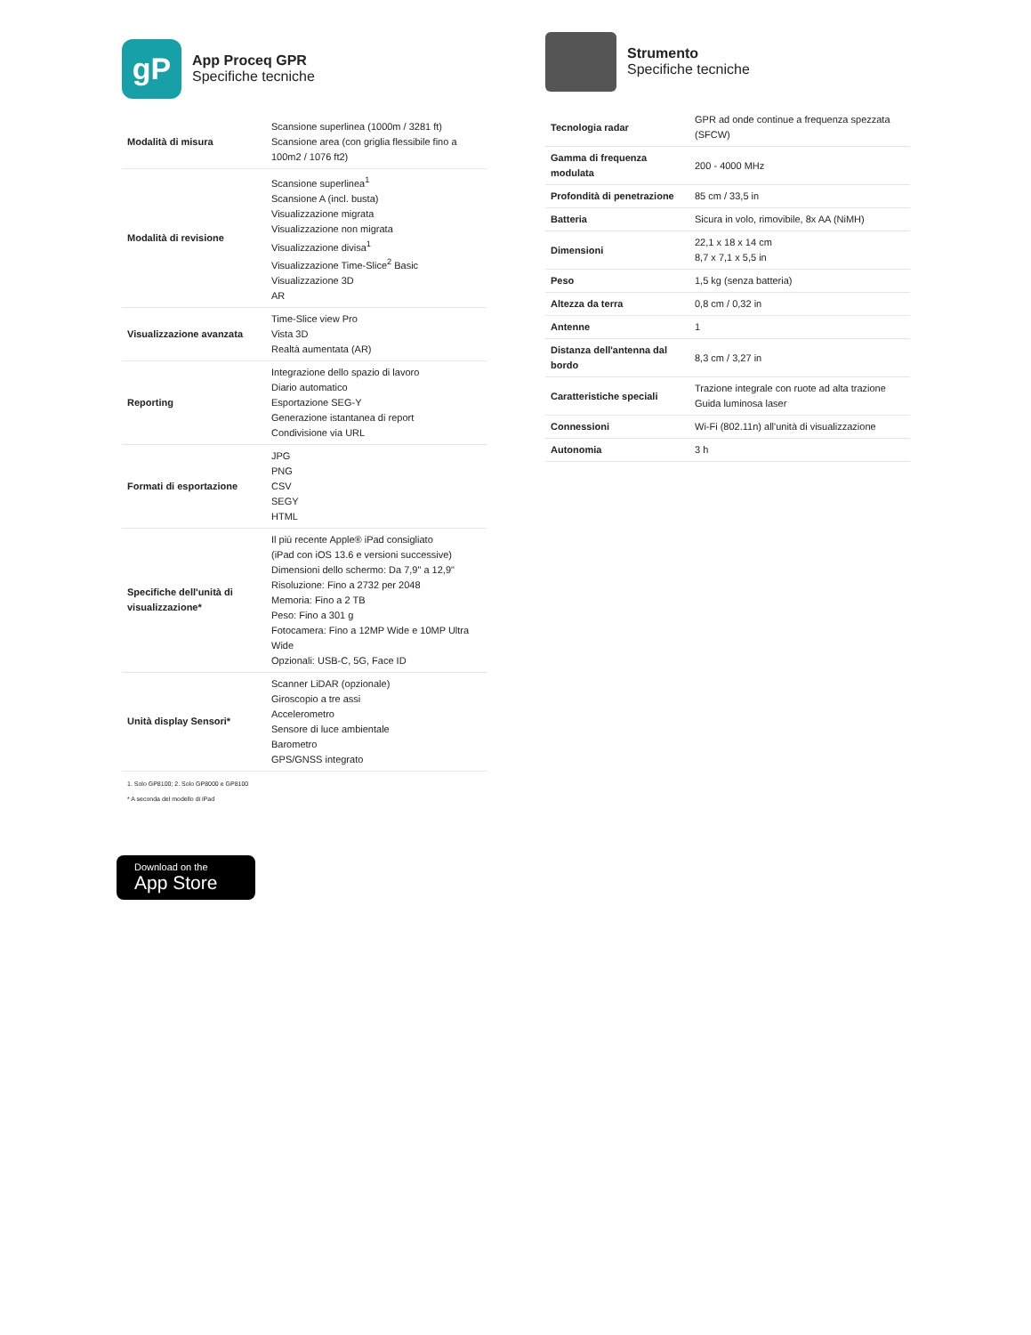gP
App Proceq GPR
Specifiche tecniche
| Modalità di misura | Scansione superlinea (1000m / 3281 ft) Scansione area (con griglia flessibile fino a 100m2 / 1076 ft2) |
| Modalità di revisione | Scansione superlinea<sup>1</sup> Scansione A (incl. busta) Visualizzazione migrata Visualizzazione non migrata Visualizzazione divisa<sup>1</sup> Visualizzazione Time-Slice<sup>2</sup> Basic Visualizzazione 3D AR |
| Visualizzazione avanzata | Time-Slice view Pro Vista 3D Realtà aumentata (AR) |
| Reporting | Integrazione dello spazio di lavoro Diario automatico Esportazione SEG-Y Generazione istantanea di report Condivisione via URL |
| Formati di esportazione | JPG PNG CSV SEGY HTML |
| Specifiche dell'unità di visualizzazione* | Il più recente Apple® iPad consigliato (iPad con iOS 13.6 e versioni successive) Dimensioni dello schermo: Da 7,9" a 12,9" Risoluzione: Fino a 2732 per 2048 Memoria: Fino a 2 TB Peso: Fino a 301 g Fotocamera: Fino a 12MP Wide e 10MP Ultra Wide Opzionali: USB-C, 5G, Face ID |
| Unità display Sensori* | Scanner LiDAR (opzionale) Giroscopio a tre assi Accelerometro Sensore di luce ambientale Barometro GPS/GNSS integrato |
1. Solo GP8100; 2. Solo GP8000 e GP8100
* A seconda del modello di iPad
Download on the
App Store
Strumento
Specifiche tecniche
| Tecnologia radar | GPR ad onde continue a frequenza spezzata (SFCW) |
| Gamma di frequenza modulata | 200 - 4000 MHz |
| Profondità di penetrazione | 85 cm / 33,5 in |
| Batteria | Sicura in volo, rimovibile, 8x AA (NiMH) |
| Dimensioni | 22,1 x 18 x 14 cm 8,7 x 7,1 x 5,5 in |
| Peso | 1,5 kg (senza batteria) |
| Altezza da terra | 0,8 cm / 0,32 in |
| Antenne | 1 |
| Distanza dell'antenna dal bordo | 8,3 cm / 3,27 in |
| Caratteristiche speciali | Trazione integrale con ruote ad alta trazione Guida luminosa laser |
| Connessioni | Wi-Fi (802.11n) all'unità di visualizzazione |
| Autonomia | 3 h |